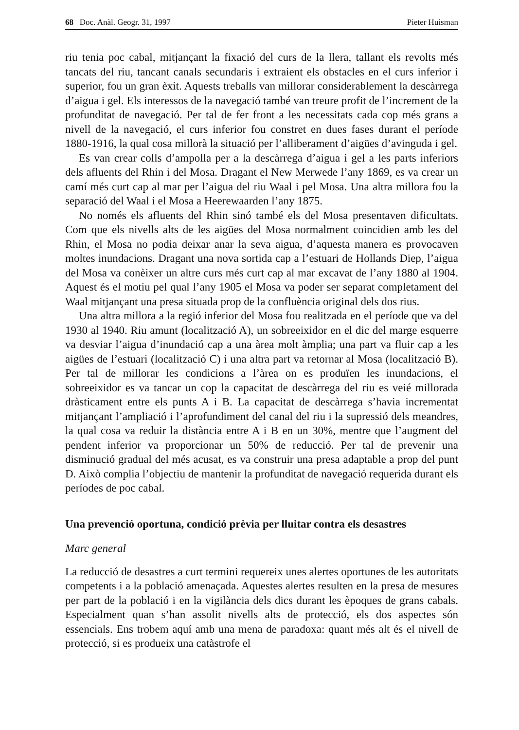68 Doc. Anàl. Geogr. 31, 1997 Pieter Huisman
riu tenia poc cabal, mitjançant la fixació del curs de la llera, tallant els revolts més tancats del riu, tancant canals secundaris i extraient els obstacles en el curs inferior i superior, fou un gran èxit. Aquests treballs van millorar considerablement la descàrrega d’aigua i gel. Els interessos de la navegació també van treure profit de l’increment de la profunditat de navegació. Per tal de fer front a les necessitats cada cop més grans a nivell de la navegació, el curs inferior fou constret en dues fases durant el període 1880-1916, la qual cosa millorà la situació per l’alliberament d’aigües d’avinguda i gel.
Es van crear colls d’ampolla per a la descàrrega d’aigua i gel a les parts inferiors dels afluents del Rhin i del Mosa. Dragant el New Merwede l’any 1869, es va crear un camí més curt cap al mar per l’aigua del riu Waal i pel Mosa. Una altra millora fou la separació del Waal i el Mosa a Heerewaarden l’any 1875.
No només els afluents del Rhin sinó també els del Mosa presentaven dificultats. Com que els nivells alts de les aigües del Mosa normalment coincidien amb les del Rhin, el Mosa no podia deixar anar la seva aigua, d’aquesta manera es provocaven moltes inundacions. Dragant una nova sortida cap a l’estuari de Hollands Diep, l’aigua del Mosa va conèixer un altre curs més curt cap al mar excavat de l’any 1880 al 1904. Aquest és el motiu pel qual l’any 1905 el Mosa va poder ser separat completament del Waal mitjançant una presa situada prop de la confluència original dels dos rius.
Una altra millora a la regió inferior del Mosa fou realitzada en el període que va del 1930 al 1940. Riu amunt (localització A), un sobreeixidor en el dic del marge esquerre va desviar l’aigua d’inundació cap a una àrea molt àmplia; una part va fluir cap a les aigües de l’estuari (localització C) i una altra part va retornar al Mosa (localització B). Per tal de millorar les condicions a l’àrea on es produïen les inundacions, el sobreeixidor es va tancar un cop la capacitat de descàrrega del riu es veié millorada dràsticament entre els punts A i B. La capacitat de descàrrega s’havia incrementat mitjançant l’ampliació i l’aprofundiment del canal del riu i la supressió dels meandres, la qual cosa va reduir la distància entre A i B en un 30%, mentre que l’augment del pendent inferior va proporcionar un 50% de reducció. Per tal de prevenir una disminució gradual del més acusat, es va construir una presa adaptable a prop del punt D. Això complia l’objectiu de mantenir la profunditat de navegació requerida durant els períodes de poc cabal.
Una prevenció oportuna, condició prèvia per lluitar contra els desastres
Marc general
La reducció de desastres a curt termini requereix unes alertes oportunes de les autoritats competents i a la població amenaçada. Aquestes alertes resulten en la presa de mesures per part de la població i en la vigilància dels dics durant les èpoques de grans cabals. Especialment quan s’han assolit nivells alts de protecció, els dos aspectes són essencials. Ens trobem aquí amb una mena de paradoxa: quant més alt és el nivell de protecció, si es produeix una catàstrofe el